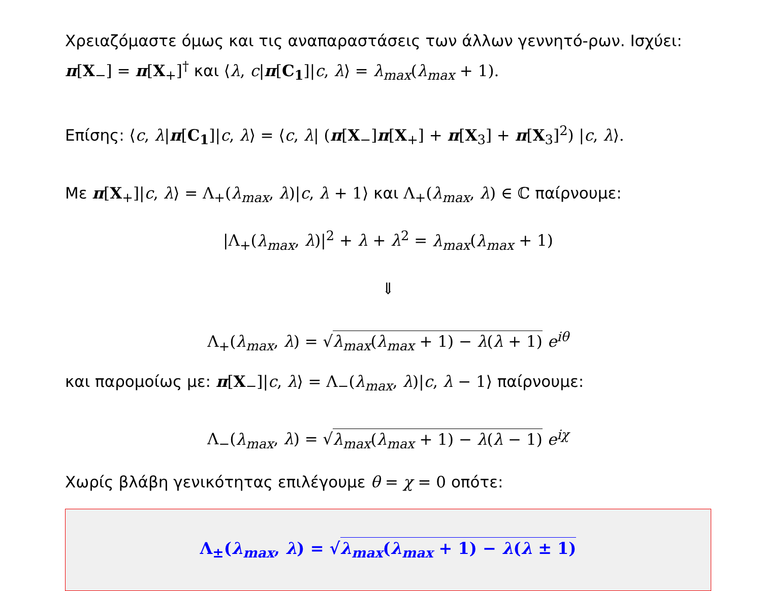Χρειαζόμαστε όμως και τις αναπαραστάσεις των άλλων γεννητό-ρων. Ισχύει: π[X<sub>−</sub>] = π[X<sub>+</sub>]<sup>†</sup> και ⟨λ, c|π[C<sub>1</sub>]|c, λ⟩ = λ<sub>max</sub>(λ<sub>max</sub> + 1).
Επίσης: ⟨c, λ|π[C<sub>1</sub>]|c, λ⟩ = ⟨c, λ| (π[X<sub>−</sub>]π[X<sub>+</sub>] + π[X<sub>3</sub>] + π[X<sub>3</sub>]<sup>2</sup>) |c, λ⟩.
Με π[X<sub>+</sub>]|c, λ⟩ = Λ<sub>+</sub>(λ<sub>max</sub>, λ)|c, λ + 1⟩ και Λ<sub>+</sub>(λ<sub>max</sub>, λ) ∈ ℂ παίρνουμε:
|Λ<sub>+</sub>(λ<sub>max</sub>, λ)|<sup>2</sup> + λ + λ<sup>2</sup> = λ<sub>max</sub>(λ<sub>max</sub> + 1)
⇓
Λ<sub>+</sub>(λ<sub>max</sub>, λ) = √λ<sub>max</sub>(λ<sub>max</sub> + 1) − λ(λ + 1) e<sup>iθ</sup>
και παρομοίως με: π[X<sub>−</sub>]|c, λ⟩ = Λ<sub>−</sub>(λ<sub>max</sub>, λ)|c, λ − 1⟩ παίρνουμε:
Λ<sub>−</sub>(λ<sub>max</sub>, λ) = √λ<sub>max</sub>(λ<sub>max</sub> + 1) − λ(λ − 1) e<sup>iχ</sup>
Χωρίς βλάβη γενικότητας επιλέγουμε θ = χ = 0 οπότε:
Λ<sub>±</sub>(λ<sub>max</sub>, λ) = √λ<sub>max</sub>(λ<sub>max</sub> + 1) − λ(λ ± 1)